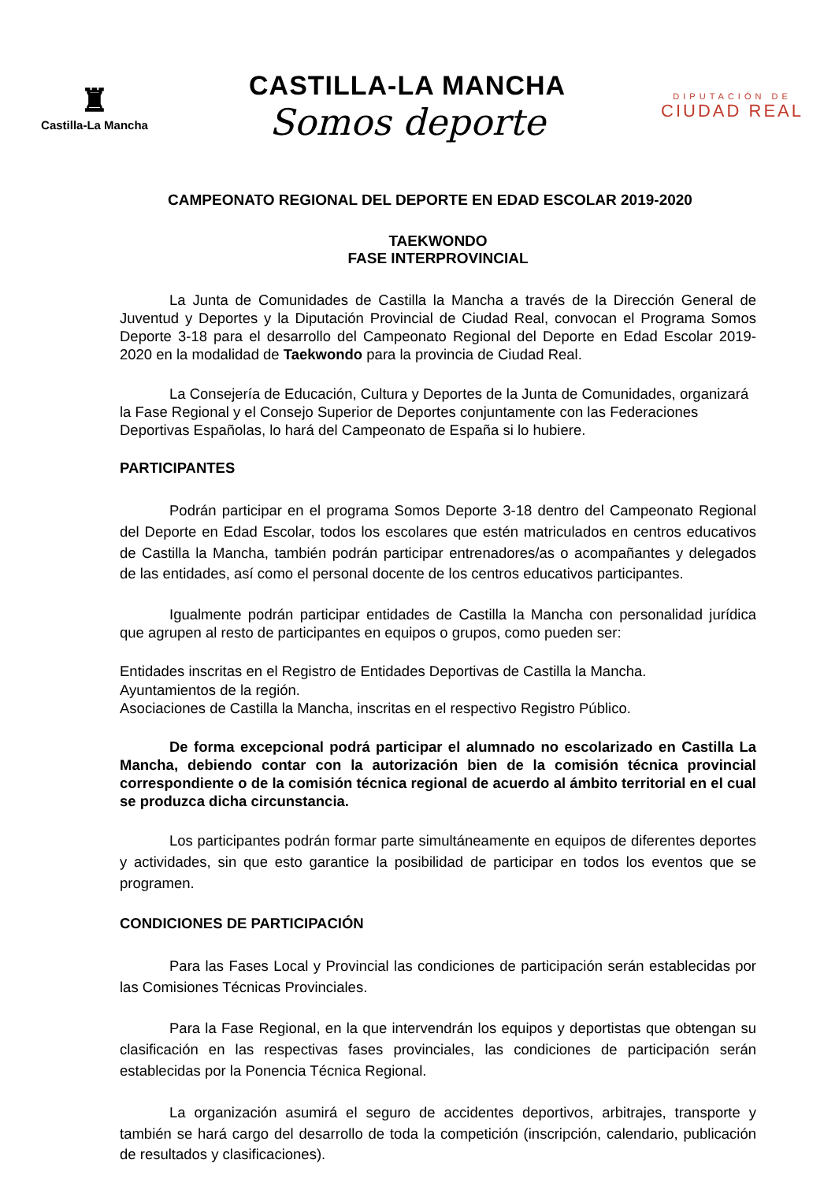♜
Castilla-La Mancha
CASTILLA-LA MANCHA
Somos deporte
DIPUTACIÓN DE
CIUDAD REAL
CAMPEONATO REGIONAL DEL DEPORTE EN EDAD ESCOLAR 2019-2020
TAEKWONDO
FASE INTERPROVINCIAL
La Junta de Comunidades de Castilla la Mancha a través de la Dirección General de Juventud y Deportes y la Diputación Provincial de Ciudad Real, convocan el Programa Somos Deporte 3-18 para el desarrollo del Campeonato Regional del Deporte en Edad Escolar 2019-2020 en la modalidad de Taekwondo para la provincia de Ciudad Real.
La Consejería de Educación, Cultura y Deportes de la Junta de Comunidades, organizará la Fase Regional y el Consejo Superior de Deportes conjuntamente con las Federaciones Deportivas Españolas, lo hará del Campeonato de España si lo hubiere.
PARTICIPANTES
Podrán participar en el programa Somos Deporte 3-18 dentro del Campeonato Regional del Deporte en Edad Escolar, todos los escolares que estén matriculados en centros educativos de Castilla la Mancha, también podrán participar entrenadores/as o acompañantes y delegados de las entidades, así como el personal docente de los centros educativos participantes.
Igualmente podrán participar entidades de Castilla la Mancha con personalidad jurídica que agrupen al resto de participantes en equipos o grupos, como pueden ser:
Entidades inscritas en el Registro de Entidades Deportivas de Castilla la Mancha.
Ayuntamientos de la región.
Asociaciones de Castilla la Mancha, inscritas en el respectivo Registro Público.
De forma excepcional podrá participar el alumnado no escolarizado en Castilla La Mancha, debiendo contar con la autorización bien de la comisión técnica provincial correspondiente o de la comisión técnica regional de acuerdo al ámbito territorial en el cual se produzca dicha circunstancia.
Los participantes podrán formar parte simultáneamente en equipos de diferentes deportes y actividades, sin que esto garantice la posibilidad de participar en todos los eventos que se programen.
CONDICIONES DE PARTICIPACIÓN
Para las Fases Local y Provincial las condiciones de participación serán establecidas por las Comisiones Técnicas Provinciales.
Para la Fase Regional, en la que intervendrán los equipos y deportistas que obtengan su clasificación en las respectivas fases provinciales, las condiciones de participación serán establecidas por la Ponencia Técnica Regional.
La organización asumirá el seguro de accidentes deportivos, arbitrajes, transporte y también se hará cargo del desarrollo de toda la competición (inscripción, calendario, publicación de resultados y clasificaciones).